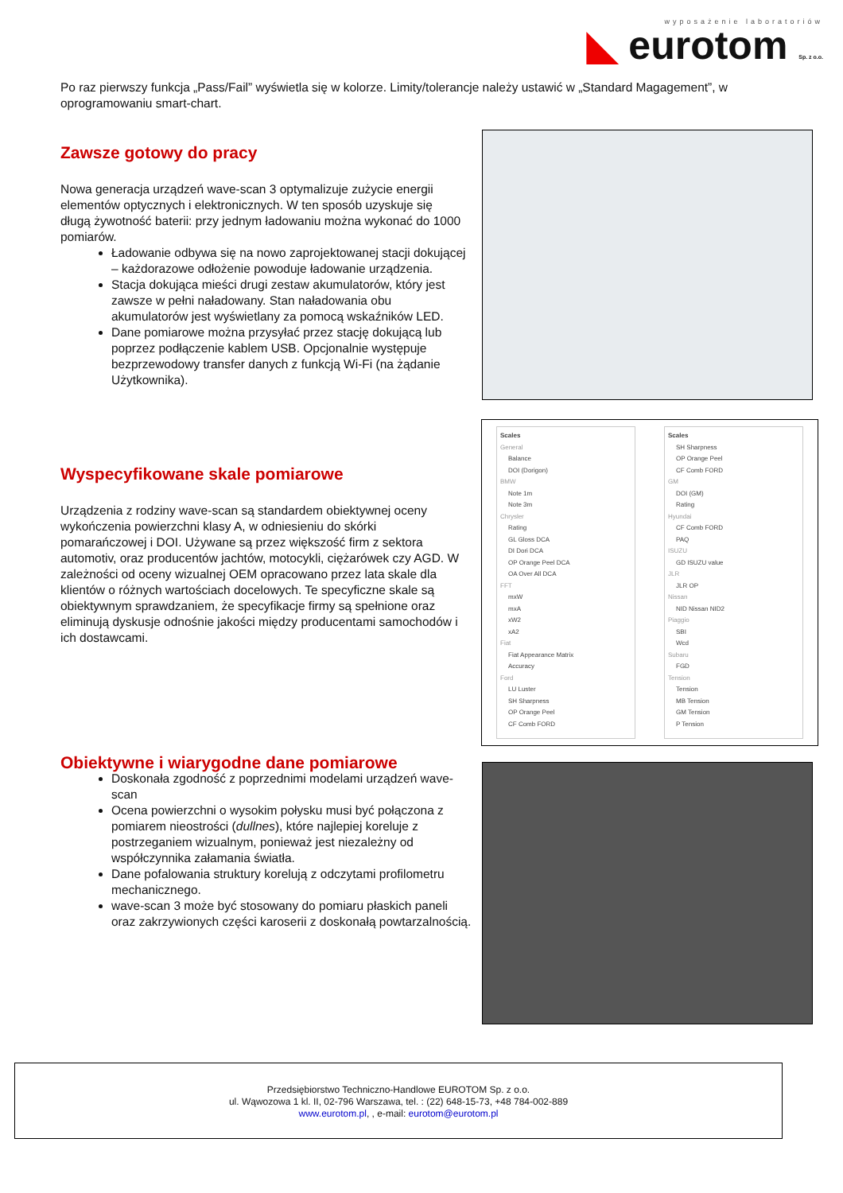wyposażenie laboratoriów
◣ eurotom Sp. z o.o.
Po raz pierwszy funkcja „Pass/Fail” wyświetla się w kolorze. Limity/tolerancje należy ustawić w „Standard Magagement”, w oprogramowaniu smart-chart.
Zawsze gotowy do pracy
Nowa generacja urządzeń wave-scan 3 optymalizuje zużycie energii elementów optycznych i elektronicznych. W ten sposób uzyskuje się długą żywotność baterii: przy jednym ładowaniu można wykonać do 1000 pomiarów.
Ładowanie odbywa się na nowo zaprojektowanej stacji dokującej – każdorazowe odłożenie powoduje ładowanie urządzenia.
Stacja dokująca mieści drugi zestaw akumulatorów, który jest zawsze w pełni naładowany. Stan naładowania obu akumulatorów jest wyświetlany za pomocą wskaźników LED.
Dane pomiarowe można przysyłać przez stację dokującą lub poprzez podłączenie kablem USB. Opcjonalnie występuje bezprzewodowy transfer danych z funkcją Wi-Fi (na żądanie Użytkownika).
Wyspecyfikowane skale pomiarowe
Urządzenia z rodziny wave-scan są standardem obiektywnej oceny wykończenia powierzchni klasy A, w odniesieniu do skórki pomarańczowej i DOI. Używane są przez większość firm z sektora automotiv, oraz producentów jachtów, motocykli, ciężarówek czy AGD. W zależności od oceny wizualnej OEM opracowano przez lata skale dla klientów o różnych wartościach docelowych. Te specyficzne skale są obiektywnym sprawdzaniem, że specyfikacje firmy są spełnione oraz eliminują dyskusje odnośnie jakości między producentami samochodów i ich dostawcami.
Scales
General
Balance
DOI (Dorigon)
BMW
Note 1m
Note 3m
Chrysler
Rating
GL Gloss DCA
DI Dori DCA
OP Orange Peel DCA
OA Over All DCA
FFT
mxW
mxA
xW2
xA2
Fiat
Fiat Appearance Matrix
Accuracy
Ford
LU Luster
SH Sharpness
OP Orange Peel
CF Comb FORD
Scales
SH Sharpness
OP Orange Peel
CF Comb FORD
GM
DOI (GM)
Rating
Hyundai
CF Comb FORD
PAQ
ISUZU
GD ISUZU value
JLR
JLR OP
Nissan
NID Nissan NID2
Piaggio
SBI
Wcd
Subaru
FGD
Tension
Tension
MB Tension
GM Tension
P Tension
Obiektywne i wiarygodne dane pomiarowe
Doskonała zgodność z poprzednimi modelami urządzeń wave-scan
Ocena powierzchni o wysokim połysku musi być połączona z pomiarem nieostrości (dullnes), które najlepiej koreluje z postrzeganiem wizualnym, ponieważ jest niezależny od współczynnika załamania światła.
Dane pofalowania struktury korelują z odczytami profilometru mechanicznego.
wave-scan 3 może być stosowany do pomiaru płaskich paneli oraz zakrzywionych części karoserii z doskonałą powtarzalnością.
Przedsiębiorstwo Techniczno-Handlowe EUROTOM Sp. z o.o.
ul. Wąwozowa 1 kl. II, 02-796 Warszawa, tel. : (22) 648-15-73, +48 784-002-889
www.eurotom.pl, , e-mail: eurotom@eurotom.pl